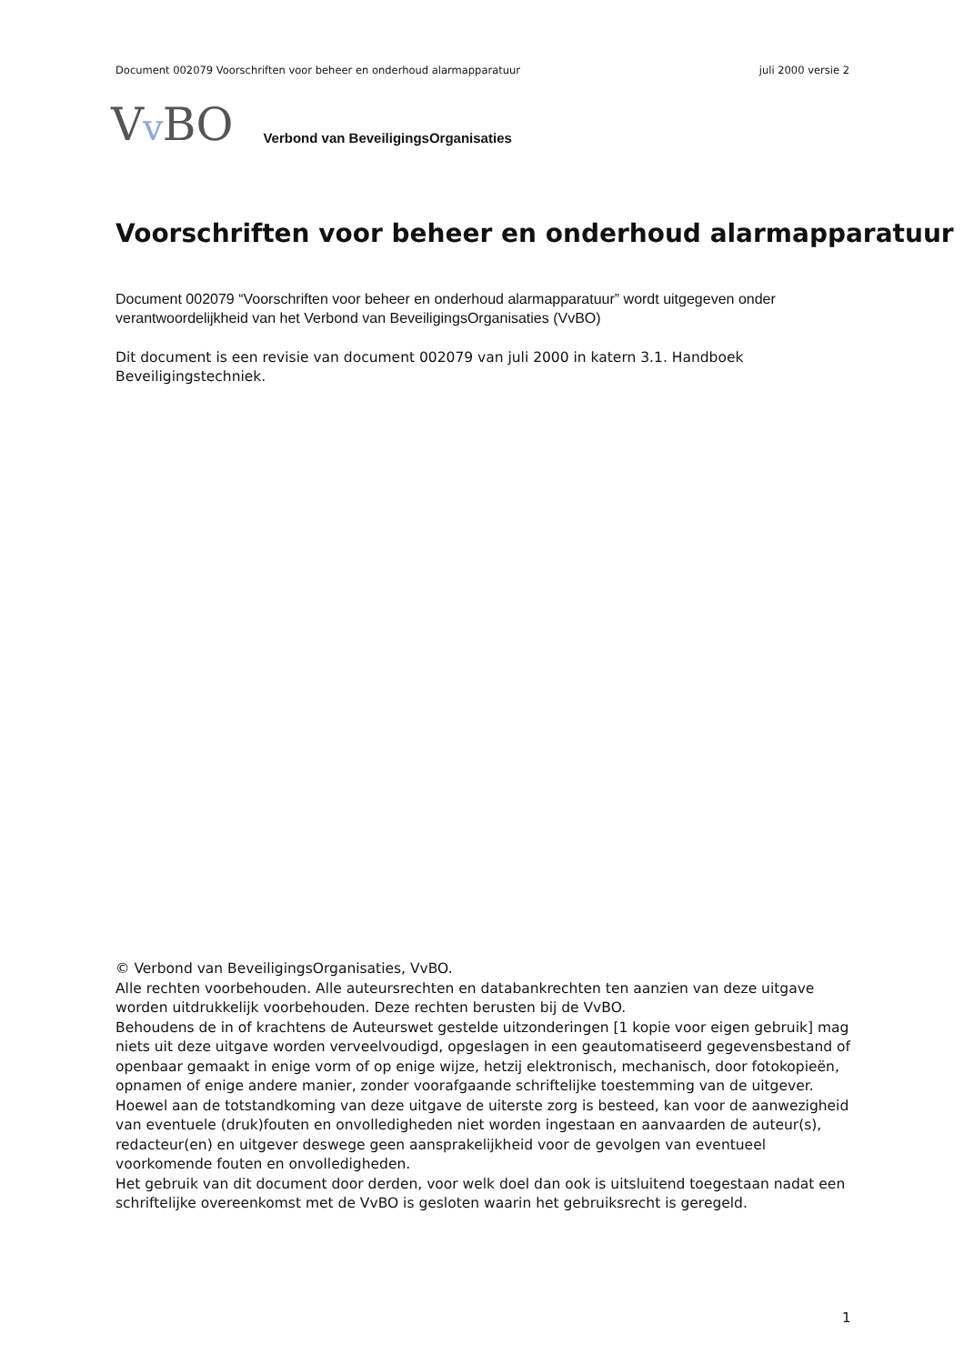Document 002079 Voorschriften voor beheer en onderhoud alarmapparatuur juli 2000 versie 2
Vv BO Verbond van BeveiligingsOrganisaties
Voorschriften voor beheer en onderhoud alarmapparatuur
Document 002079 “Voorschriften voor beheer en onderhoud alarmapparatuur” wordt uitgegeven onder verantwoordelijkheid van het Verbond van BeveiligingsOrganisaties (VvBO)
Dit document is een revisie van document 002079 van juli 2000 in katern 3.1. Handboek Beveiligingstechniek.
© Verbond van BeveiligingsOrganisaties, VvBO.
Alle rechten voorbehouden. Alle auteursrechten en databankrechten ten aanzien van deze uitgave worden uitdrukkelijk voorbehouden. Deze rechten berusten bij de VvBO.
Behoudens de in of krachtens de Auteurswet gestelde uitzonderingen [1 kopie voor eigen gebruik] mag niets uit deze uitgave worden verveelvoudigd, opgeslagen in een geautomatiseerd gegevensbestand of openbaar gemaakt in enige vorm of op enige wijze, hetzij elektronisch, mechanisch, door fotokopieën, opnamen of enige andere manier, zonder voorafgaande schriftelijke toestemming van de uitgever.
Hoewel aan de totstandkoming van deze uitgave de uiterste zorg is besteed, kan voor de aanwezigheid van eventuele (druk)fouten en onvolledigheden niet worden ingestaan en aanvaarden de auteur(s), redacteur(en) en uitgever deswege geen aansprakelijkheid voor de gevolgen van eventueel voorkomende fouten en onvolledigheden.
Het gebruik van dit document door derden, voor welk doel dan ook is uitsluitend toegestaan nadat een schriftelijke overeenkomst met de VvBO is gesloten waarin het gebruiksrecht is geregeld.
1